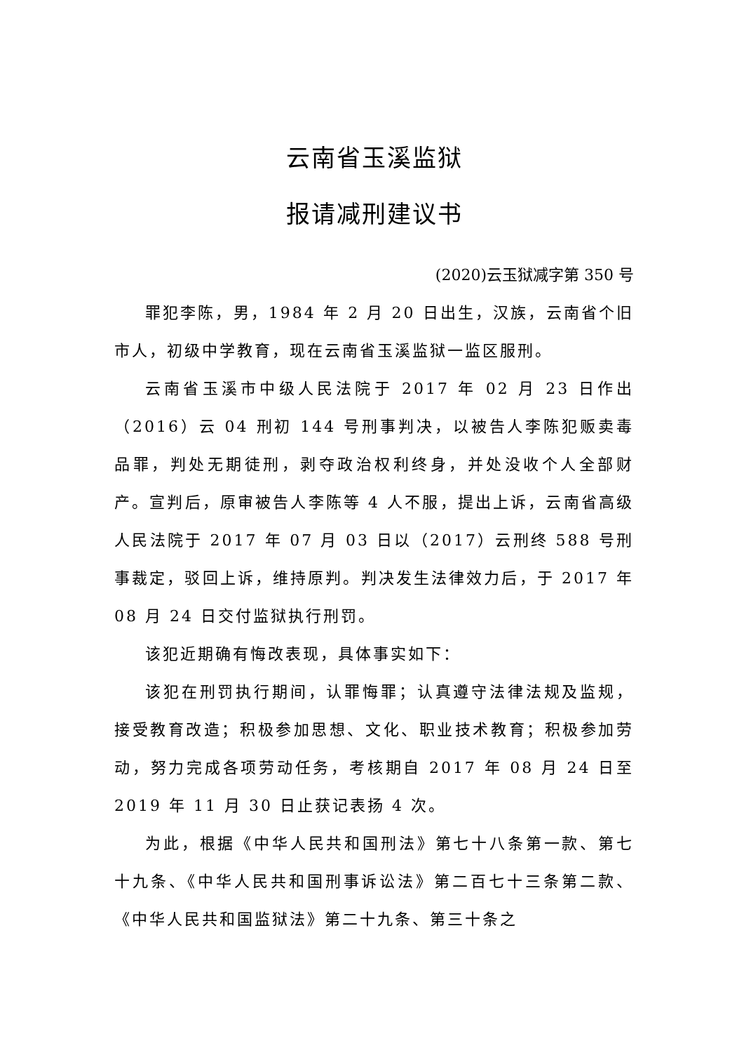云南省玉溪监狱
报请减刑建议书
(2020)云玉狱减字第 350 号
罪犯李陈，男，1984 年 2 月 20 日出生，汉族，云南省个旧市人，初级中学教育，现在云南省玉溪监狱一监区服刑。
云南省玉溪市中级人民法院于 2017 年 02 月 23 日作出（2016）云 04 刑初 144 号刑事判决，以被告人李陈犯贩卖毒品罪，判处无期徒刑，剥夺政治权利终身，并处没收个人全部财产。宣判后，原审被告人李陈等 4 人不服，提出上诉，云南省高级人民法院于 2017 年 07 月 03 日以（2017）云刑终 588 号刑事裁定，驳回上诉，维持原判。判决发生法律效力后，于 2017 年 08 月 24 日交付监狱执行刑罚。
该犯近期确有悔改表现，具体事实如下：
该犯在刑罚执行期间，认罪悔罪；认真遵守法律法规及监规，接受教育改造；积极参加思想、文化、职业技术教育；积极参加劳动，努力完成各项劳动任务，考核期自 2017 年 08 月 24 日至 2019 年 11 月 30 日止获记表扬 4 次。
为此，根据《中华人民共和国刑法》第七十八条第一款、第七十九条、《中华人民共和国刑事诉讼法》第二百七十三条第二款、《中华人民共和国监狱法》第二十九条、第三十条之